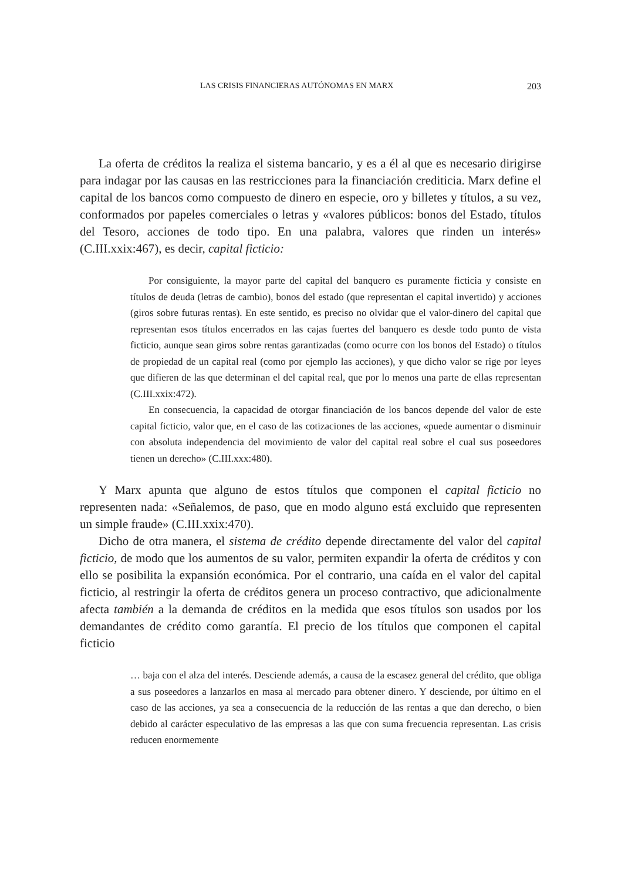LAS CRISIS FINANCIERAS AUTÓNOMAS EN MARX 203
La oferta de créditos la realiza el sistema bancario, y es a él al que es necesario dirigirse para indagar por las causas en las restricciones para la financiación crediticia. Marx define el capital de los bancos como compuesto de dinero en especie, oro y billetes y títulos, a su vez, conformados por papeles comerciales o letras y «valores públicos: bonos del Estado, títulos del Tesoro, acciones de todo tipo. En una palabra, valores que rinden un interés» (C.III.xxix:467), es decir, capital ficticio:
Por consiguiente, la mayor parte del capital del banquero es puramente ficticia y consiste en títulos de deuda (letras de cambio), bonos del estado (que representan el capital invertido) y acciones (giros sobre futuras rentas). En este sentido, es preciso no olvidar que el valor-dinero del capital que representan esos títulos encerrados en las cajas fuertes del banquero es desde todo punto de vista ficticio, aunque sean giros sobre rentas garantizadas (como ocurre con los bonos del Estado) o títulos de propiedad de un capital real (como por ejemplo las acciones), y que dicho valor se rige por leyes que difieren de las que determinan el del capital real, que por lo menos una parte de ellas representan (C.III.xxix:472).
En consecuencia, la capacidad de otorgar financiación de los bancos depende del valor de este capital ficticio, valor que, en el caso de las cotizaciones de las acciones, «puede aumentar o disminuir con absoluta independencia del movimiento de valor del capital real sobre el cual sus poseedores tienen un derecho» (C.III.xxx:480).
Y Marx apunta que alguno de estos títulos que componen el capital ficticio no representen nada: «Señalemos, de paso, que en modo alguno está excluido que representen un simple fraude» (C.III.xxix:470).
Dicho de otra manera, el sistema de crédito depende directamente del valor del capital ficticio, de modo que los aumentos de su valor, permiten expandir la oferta de créditos y con ello se posibilita la expansión económica. Por el contrario, una caída en el valor del capital ficticio, al restringir la oferta de créditos genera un proceso contractivo, que adicionalmente afecta también a la demanda de créditos en la medida que esos títulos son usados por los demandantes de crédito como garantía. El precio de los títulos que componen el capital ficticio
… baja con el alza del interés. Desciende además, a causa de la escasez general del crédito, que obliga a sus poseedores a lanzarlos en masa al mercado para obtener dinero. Y desciende, por último en el caso de las acciones, ya sea a consecuencia de la reducción de las rentas a que dan derecho, o bien debido al carácter especulativo de las empresas a las que con suma frecuencia representan. Las crisis reducen enormemente